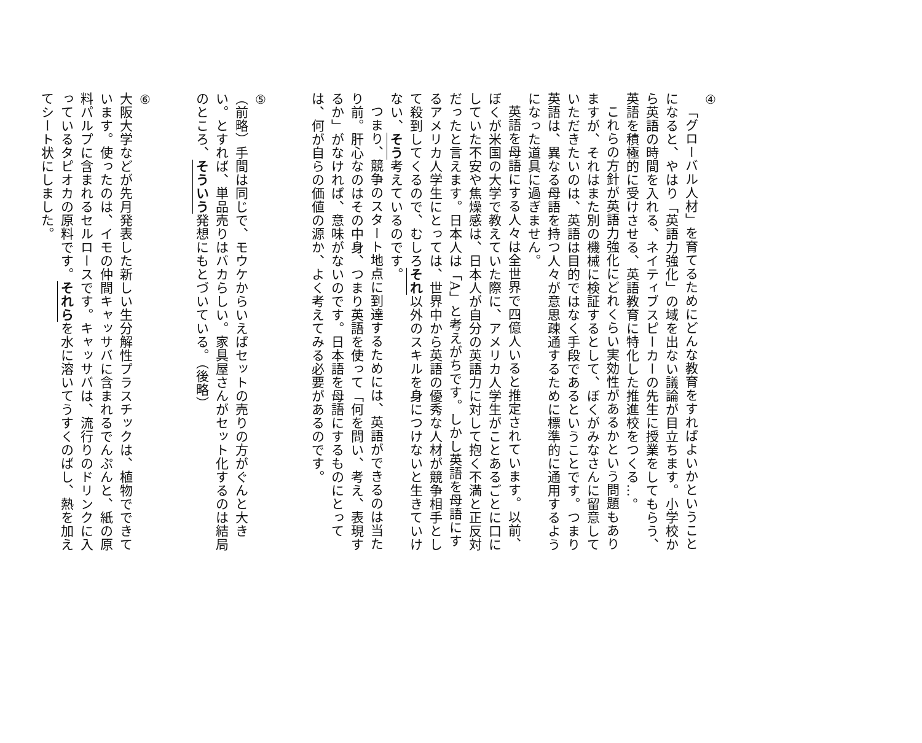④
「グローバル人材」を育てるためにどんな教育をすればよいかということになると、やはり「英語力強化」の域を出ない議論が目立ちます。小学校から英語の時間を入れる、ネイティブスピーカーの先生に授業をしてもらう、英語を積極的に受けさせる、英語教育に特化した推進校をつくる…。
これらの方針が英語力強化にどれくらい実効性があるかという問題もありますが、それはまた別の機械に検証するとして、ぼくがみなさんに留意していただきたいのは、英語は目的ではなく手段であるということです。つまり英語は、異なる母語を持つ人々が意思疎通するために標準的に通用するようになった道具に過ぎません。
英語を母語にする人々は全世界で四億人いると推定されています。以前、ぼくが米国の大学で教えていた際に、アメリカ人学生がことあるごとに口にしていた不安や焦燥感は、日本人が自分の英語力に対して抱く不満と正反対だったと言えます。日本人は「A」と考えがちです。しかし英語を母語にするアメリカ人学生にとっては、世界中から英語の優秀な人材が競争相手として殺到してくるので、むしろそれ以外のスキルを身につけないと生きていけない、そう考えているのです。
つまり、競争のスタート地点に到達するためには、英語ができるのは当たり前。肝心なのはその中身、つまり英語を使って「何を問い、考え、表現するか」がなければ、意味がないのです。日本語を母語にするものにとっては、何が自らの価値の源か、よく考えてみる必要があるのです。
⑤
（前略）手間は同じで、モウケからいえばセットの売りの方がぐんと大きい。とすれば、単品売りはバカらしい。家具屋さんがセット化するのは結局のところ、そういう発想にもとづいている。（後略）
⑥
大阪大学などが先月発表した新しい生分解性プラスチックは、植物でできています。使ったのは、イモの仲間キャッサバに含まれるでんぷんと、紙の原料パルプに含まれるセルロースです。キャッサバは、流行りのドリンクに入っているタピオカの原料です。それらを水に溶いてうすくのばし、熱を加えてシート状にしました。